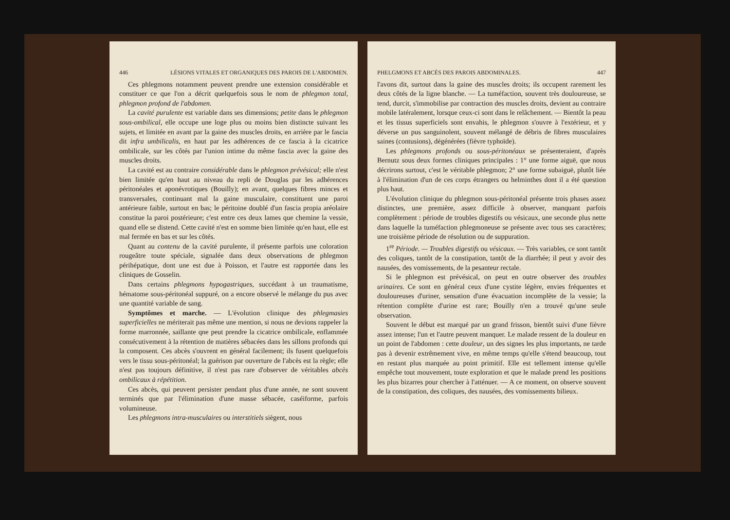446 LÉSIONS VITALES ET ORGANIQUES DES PAROIS DE L'ABDOMEN.
Ces phlegmons notamment peuvent prendre une extension considérable et constituer ce que l'on a décrit quelquefois sous le nom de phlegmon total, phlegmon profond de l'abdomen.
La cavité purulente est variable dans ses dimensions; petite dans le phlegmon sous-ombilical, elle occupe une loge plus ou moins bien distincte suivant les sujets, et limitée en avant par la gaine des muscles droits, en arrière par le fascia dit infra umbilicalis, en haut par les adhérences de ce fascia à la cicatrice ombilicale, sur les côtés par l'union intime du même fascia avec la gaine des muscles droits.
La cavité est au contraire considérable dans le phlegmon prévésical; elle n'est bien limitée qu'en haut au niveau du repli de Douglas par les adhérences péritonéales et aponévrotiques (Bouilly); en avant, quelques fibres minces et transversales, continuant mal la gaine musculaire, constituent une paroi antérieure faible, surtout en bas; le péritoine doublé d'un fascia propia aréolaire constitue la paroi postérieure; c'est entre ces deux lames que chemine la vessie, quand elle se distend. Cette cavité n'est en somme bien limitée qu'en haut, elle est mal fermée en bas et sur les côtés.
Quant au contenu de la cavité purulente, il présente parfois une coloration rougeâtre toute spéciale, signalée dans deux observations de phlegmon périhépatique, dont une est due à Poisson, et l'autre est rapportée dans les cliniques de Gosselin.
Dans certains phlegmons hypogastriques, succédant à un traumatisme, hématome sous-péritonéal suppuré, on a encore observé le mélange du pus avec une quantité variable de sang.
Symptômes et marche. — L'évolution clinique des phlegmasies superficielles ne mériterait pas même une mention, si nous ne devions rappeler la forme marronnée, saillante qne peut prendre la cicatrice ombilicale, enflammée consécutivement à la rétention de matières sébacées dans les sillons profonds qui la composent. Ces abcès s'ouvrent en général facilement; ils fusent quelquefois vers le tissu sous-péritonéal; la guérison par ouverture de l'abcès est la règle; elle n'est pas toujours définitive, il n'est pas rare d'observer de véritables abcès ombilicaux à répétition.
Ces abcès, qui peuvent persister pendant plus d'une année, ne sont souvent terminés que par l'élimination d'une masse sébacée, caséiforme, parfois volumineuse.
Les phlegmons intra-musculaires ou interstitiels siègent, nous
PHELGMONS ET ABCÈS DES PAROIS ABDOMINALES. 447
l'avons dit, surtout dans la gaine des muscles droits; ils occupent rarement les deux côtés de la ligne blanche. — La tuméfaction, souvent très douloureuse, se tend, durcit, s'immobilise par contraction des muscles droits, devient au contraire mobile latéralement, lorsque ceux-ci sont dans le relâchement. — Bientôt la peau et les tissus superficiels sont envahis, le phlegmon s'ouvre à l'extérieur, et y déverse un pus sanguinolent, souvent mélangé de débris de fibres musculaires saines (contusions), dégénérées (fièvre typhoïde).
Les phlegmons profonds ou sous-péritonéaux se présenteraient, d'après Bernutz sous deux formes cliniques principales : 1° une forme aiguë, que nous décrirons surtout, c'est le véritable phlegmon; 2° une forme subaiguë, plutôt liée à l'élimination d'un de ces corps étrangers ou helminthes dont il a été question plus haut.
L'évolution clinique du phlegmon sous-péritonéal présente trois phases assez distinctes, une première, assez difficile à observer, manquant parfois complètement : période de troubles digestifs ou vésicaux, une seconde plus nette dans laquelle la tuméfaction phlegmoneuse se présente avec tous ses caractères; une troisième période de résolution ou de suppuration.
1<sup>re</sup> Période. — Troubles digestifs ou vésicaux. — Très variables, ce sont tantôt des coliques, tantôt de la constipation, tantôt de la diarrhée; il peut y avoir des nausées, des vomissements, de la pesanteur rectale.
Si le phlegmon est prévésical, on peut en outre observer des troubles urinaires. Ce sont en général ceux d'une cystite légère, envies fréquentes et douloureuses d'uriner, sensation d'une évacuation incomplète de la vessie; la rétention complète d'urine est rare; Bouilly n'en a trouvé qu'une seule observation.
Souvent le début est marqué par un grand frisson, bientôt suivi d'une fièvre assez intense; l'un et l'autre peuvent manquer. Le malade ressent de la douleur en un point de l'abdomen : cette douleur, un des signes les plus importants, ne tarde pas à devenir extrêmement vive, en même temps qu'elle s'étend beaucoup, tout en restant plus marquée au point primitif. Elle est tellement intense qu'elle empêche tout mouvement, toute exploration et que le malade prend les positions les plus bizarres pour chercher à l'atténuer. — A ce moment, on observe souvent de la constipation, des coliques, des nausées, des vomissements bilieux.